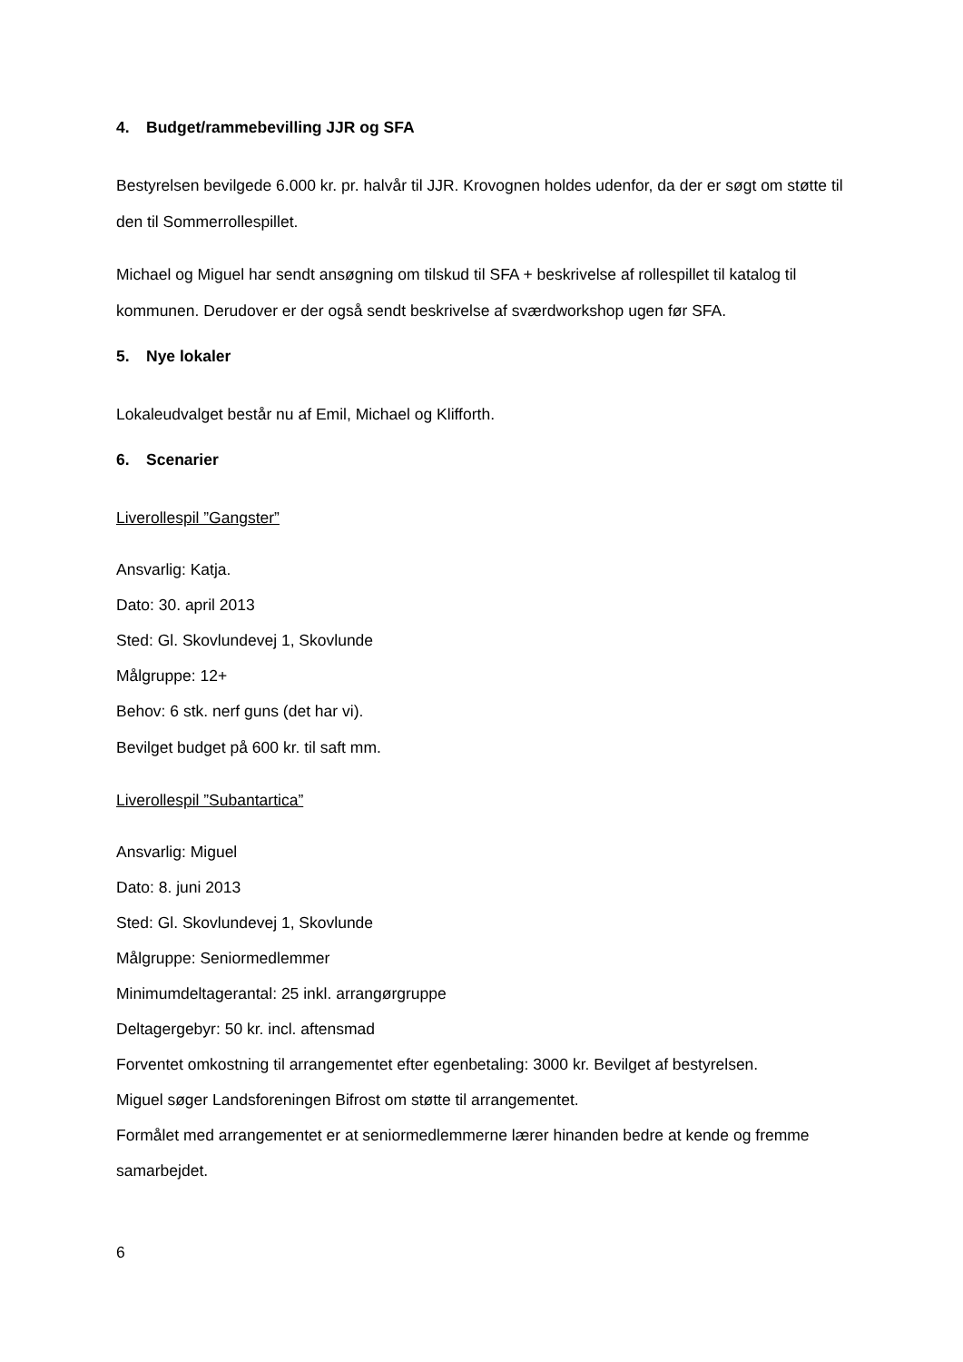4. Budget/rammebevilling JJR og SFA
Bestyrelsen bevilgede 6.000 kr. pr. halvår til JJR. Krovognen holdes udenfor, da der er søgt om støtte til den til Sommerrollespillet.
Michael og Miguel har sendt ansøgning om tilskud til SFA + beskrivelse af rollespillet til katalog til kommunen. Derudover er der også sendt beskrivelse af sværdworkshop ugen før SFA.
5. Nye lokaler
Lokaleudvalget består nu af Emil, Michael og Klifforth.
6. Scenarier
Liverollespil ”Gangster”
Ansvarlig: Katja.
Dato: 30. april 2013
Sted: Gl. Skovlundevej 1, Skovlunde
Målgruppe: 12+
Behov: 6 stk. nerf guns (det har vi).
Bevilget budget på 600 kr. til saft mm.
Liverollespil ”Subantartica”
Ansvarlig: Miguel
Dato: 8. juni 2013
Sted: Gl. Skovlundevej 1, Skovlunde
Målgruppe: Seniormedlemmer
Minimumdeltagerantal: 25 inkl. arrangørgruppe
Deltagergebyr: 50 kr. incl. aftensmad
Forventet omkostning til arrangementet efter egenbetaling: 3000 kr. Bevilget af bestyrelsen.
Miguel søger Landsforeningen Bifrost om støtte til arrangementet.
Formålet med arrangementet er at seniormedlemmerne lærer hinanden bedre at kende og fremme samarbejdet.
6